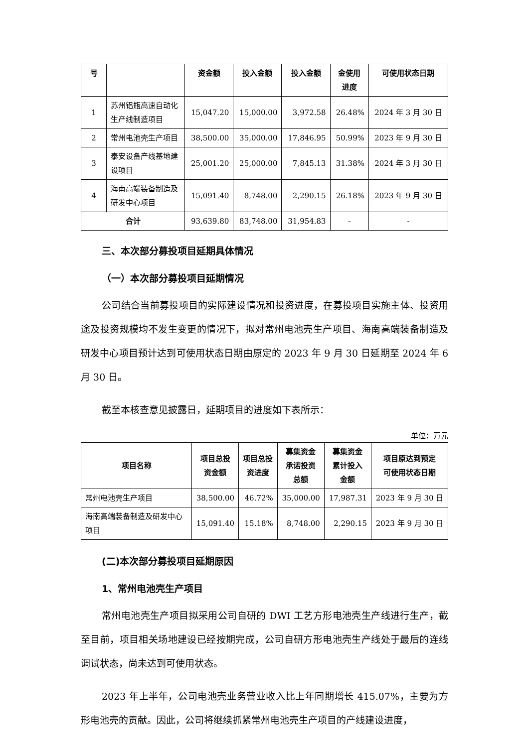| 号 | | 资金额 | 投入金额 | 投入金额 | 金使用 进度 | 可使用状态日期 |
| --- | --- | --- | --- | --- | --- | --- |
| 1 | 苏州铝瓶高速自动化生产线制造项目 | 15,047.20 | 15,000.00 | 3,972.58 | 26.48% | 2024 年 3 月 30 日 |
| 2 | 常州电池壳生产项目 | 38,500.00 | 35,000.00 | 17,846.95 | 50.99% | 2023 年 9 月 30 日 |
| 3 | 泰安设备产线基地建设项目 | 25,001.20 | 25,000.00 | 7,845.13 | 31.38% | 2024 年 3 月 30 日 |
| 4 | 海南高端装备制造及研发中心项目 | 15,091.40 | 8,748.00 | 2,290.15 | 26.18% | 2023 年 9 月 30 日 |
| 合计 | | 93,639.80 | 83,748.00 | 31,954.83 | - | - |
三、本次部分募投项目延期具体情况
（一）本次部分募投项目延期情况
公司结合当前募投项目的实际建设情况和投资进度，在募投项目实施主体、投资用途及投资规模均不发生变更的情况下，拟对常州电池壳生产项目、海南高端装备制造及研发中心项目预计达到可使用状态日期由原定的 2023 年 9 月 30 日延期至 2024 年 6 月 30 日。
截至本核查意见披露日，延期项目的进度如下表所示：
单位：万元
| 项目名称 | 项目总投 资金额 | 项目总投 资进度 | 募集资金 承诺投资 总额 | 募集资金 累计投入 金额 | 项目原达到预定 可使用状态日期 |
| --- | --- | --- | --- | --- | --- |
| 常州电池壳生产项目 | 38,500.00 | 46.72% | 35,000.00 | 17,987.31 | 2023 年 9 月 30 日 |
| 海南高端装备制造及研发中心项目 | 15,091.40 | 15.18% | 8,748.00 | 2,290.15 | 2023 年 9 月 30 日 |
(二)本次部分募投项目延期原因
1、常州电池壳生产项目
常州电池壳生产项目拟采用公司自研的 DWI 工艺方形电池壳生产线进行生产，截至目前，项目相关场地建设已经按期完成，公司自研方形电池壳生产线处于最后的连线调试状态，尚未达到可使用状态。
2023 年上半年，公司电池壳业务营业收入比上年同期增长 415.07%，主要为方形电池壳的贡献。因此，公司将继续抓紧常州电池壳生产项目的产线建设进度，